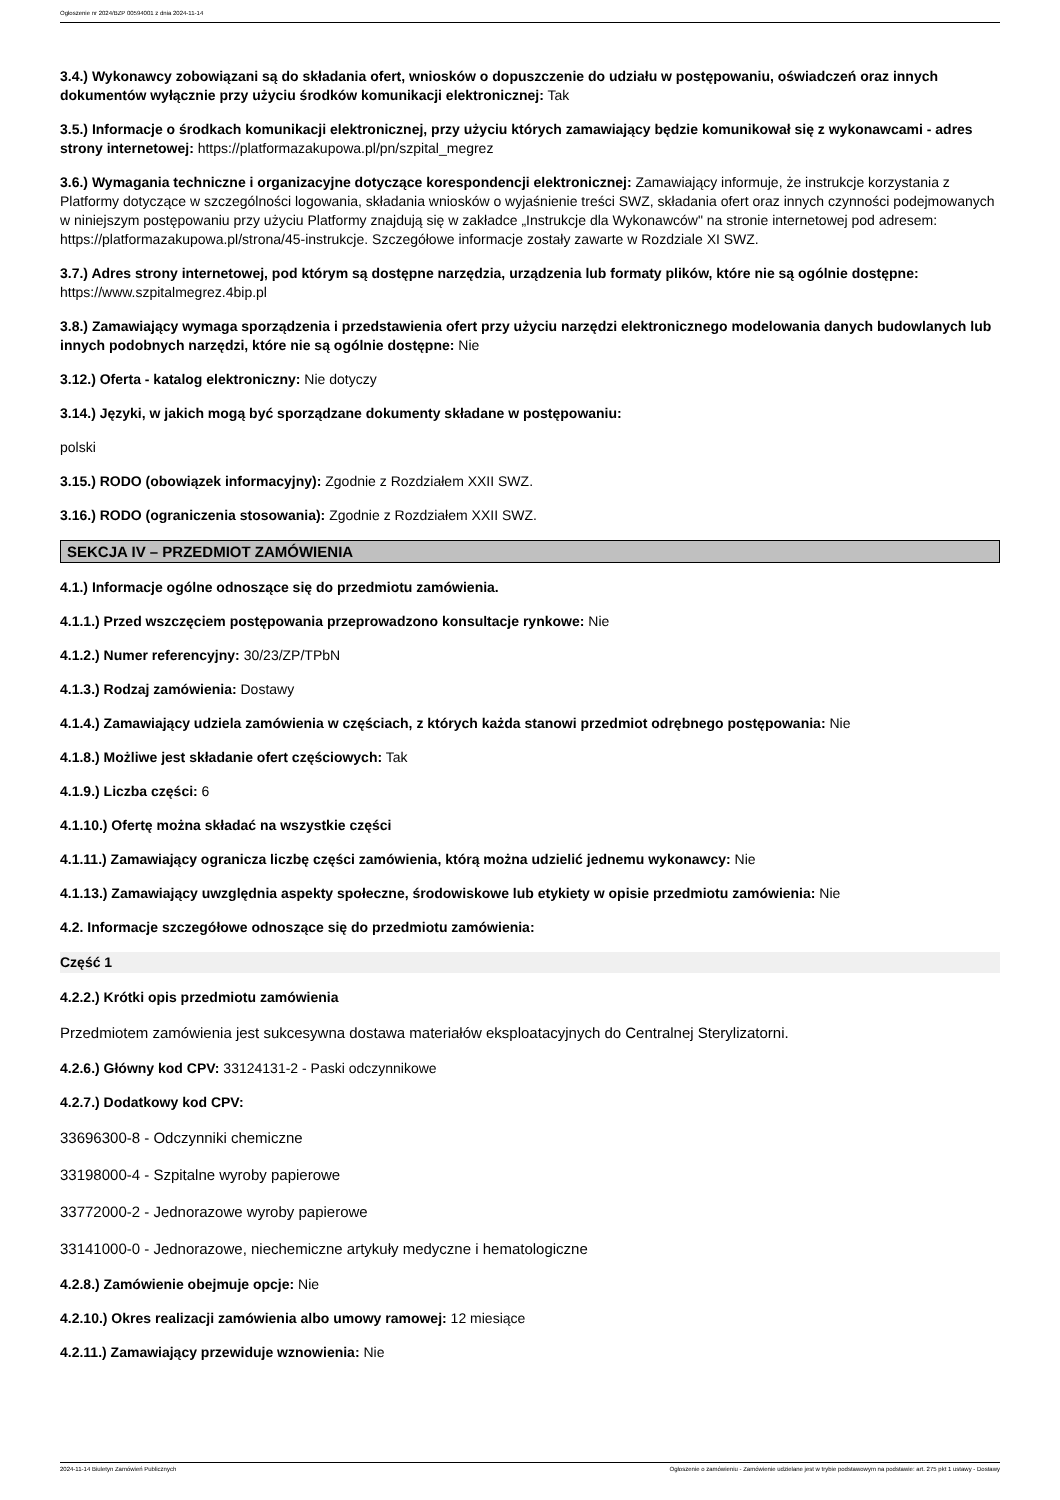Ogłoszenie nr 2024/BZP 00594001 z dnia 2024-11-14
3.4.) Wykonawcy zobowiązani są do składania ofert, wniosków o dopuszczenie do udziału w postępowaniu, oświadczeń oraz innych dokumentów wyłącznie przy użyciu środków komunikacji elektronicznej: Tak
3.5.) Informacje o środkach komunikacji elektronicznej, przy użyciu których zamawiający będzie komunikował się z wykonawcami - adres strony internetowej: https://platformazakupowa.pl/pn/szpital_megrez
3.6.) Wymagania techniczne i organizacyjne dotyczące korespondencji elektronicznej: Zamawiający informuje, że instrukcje korzystania z Platformy dotyczące w szczególności logowania, składania wniosków o wyjaśnienie treści SWZ, składania ofert oraz innych czynności podejmowanych w niniejszym postępowaniu przy użyciu Platformy znajdują się w zakładce „Instrukcje dla Wykonawców" na stronie internetowej pod adresem: https://platformazakupowa.pl/strona/45-instrukcje. Szczegółowe informacje zostały zawarte w Rozdziale XI SWZ.
3.7.) Adres strony internetowej, pod którym są dostępne narzędzia, urządzenia lub formaty plików, które nie są ogólnie dostępne: https://www.szpitalmegrez.4bip.pl
3.8.) Zamawiający wymaga sporządzenia i przedstawienia ofert przy użyciu narzędzi elektronicznego modelowania danych budowlanych lub innych podobnych narzędzi, które nie są ogólnie dostępne: Nie
3.12.) Oferta - katalog elektroniczny: Nie dotyczy
3.14.) Języki, w jakich mogą być sporządzane dokumenty składane w postępowaniu:
polski
3.15.) RODO (obowiązek informacyjny): Zgodnie z Rozdziałem XXII SWZ.
3.16.) RODO (ograniczenia stosowania): Zgodnie z Rozdziałem XXII SWZ.
SEKCJA IV – PRZEDMIOT ZAMÓWIENIA
4.1.) Informacje ogólne odnoszące się do przedmiotu zamówienia.
4.1.1.) Przed wszczęciem postępowania przeprowadzono konsultacje rynkowe: Nie
4.1.2.) Numer referencyjny: 30/23/ZP/TPbN
4.1.3.) Rodzaj zamówienia: Dostawy
4.1.4.) Zamawiający udziela zamówienia w częściach, z których każda stanowi przedmiot odrębnego postępowania: Nie
4.1.8.) Możliwe jest składanie ofert częściowych: Tak
4.1.9.) Liczba części: 6
4.1.10.) Ofertę można składać na wszystkie części
4.1.11.) Zamawiający ogranicza liczbę części zamówienia, którą można udzielić jednemu wykonawcy: Nie
4.1.13.) Zamawiający uwzględnia aspekty społeczne, środowiskowe lub etykiety w opisie przedmiotu zamówienia: Nie
4.2. Informacje szczegółowe odnoszące się do przedmiotu zamówienia:
Część 1
4.2.2.) Krótki opis przedmiotu zamówienia
Przedmiotem zamówienia jest sukcesywna dostawa materiałów eksploatacyjnych do Centralnej Sterylizatorni.
4.2.6.) Główny kod CPV: 33124131-2 - Paski odczynnikowe
4.2.7.) Dodatkowy kod CPV:
33696300-8 - Odczynniki chemiczne
33198000-4 - Szpitalne wyroby papierowe
33772000-2 - Jednorazowe wyroby papierowe
33141000-0 - Jednorazowe, niechemiczne artykuły medyczne i hematologiczne
4.2.8.) Zamówienie obejmuje opcje: Nie
4.2.10.) Okres realizacji zamówienia albo umowy ramowej: 12 miesiące
4.2.11.) Zamawiający przewiduje wznowienia: Nie
2024-11-14 Biuletyn Zamówień Publicznych Ogłoszenie o zamówieniu - Zamówienie udzielane jest w trybie podstawowym na podstawie: art. 275 pkt 1 ustawy - Dostawy